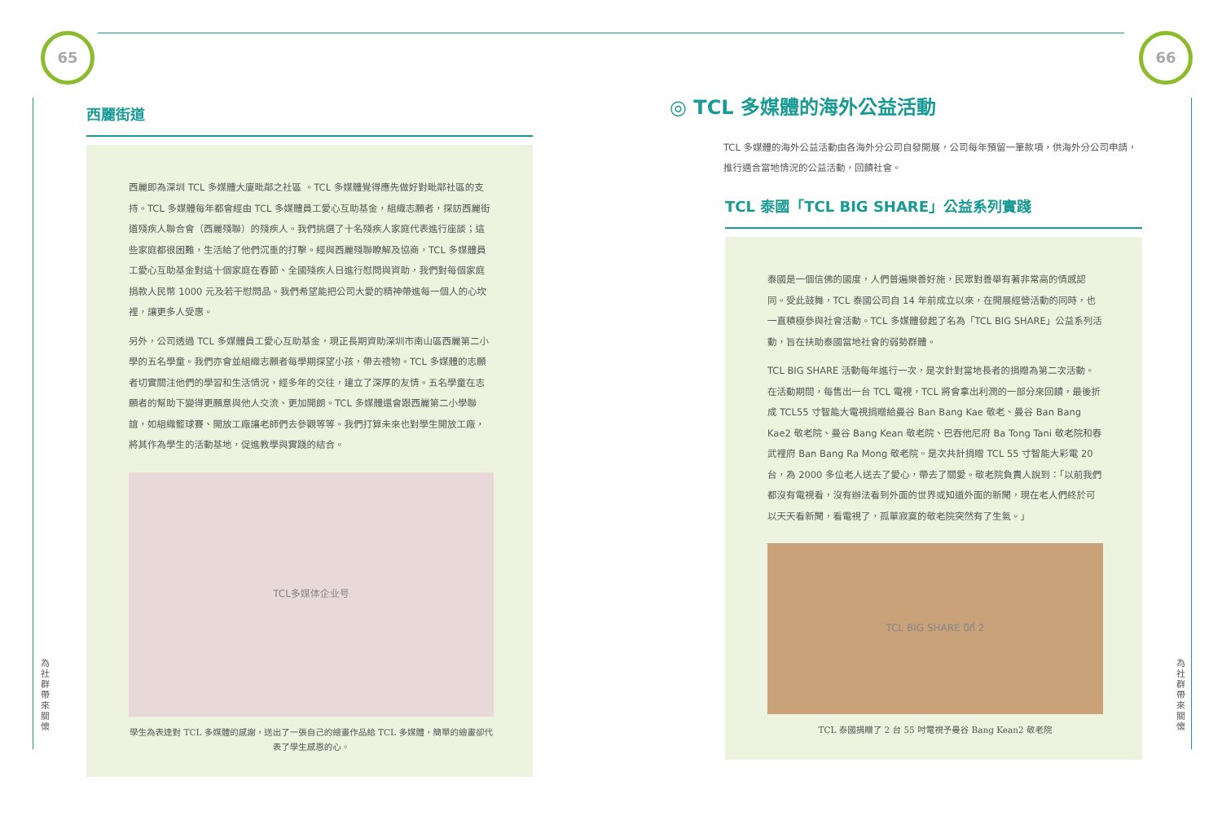65 66
為社群帶來關懷
為社群帶來關懷
西麗街道
西麗即為深圳 TCL 多媒體大廈毗鄰之社區 。TCL 多媒體覺得應先做好對毗鄰社區的支持。TCL 多媒體每年都會經由 TCL 多媒體員工愛心互助基金，組織志願者，探訪西麗街道殘疾人聯合會（西麗殘聯）的殘疾人。我們挑選了十名殘疾人家庭代表進行座談；這些家庭都很困難，生活給了他們沉重的打擊。經與西麗殘聯瞭解及協商，TCL 多媒體員工愛心互助基金對這十個家庭在春節、全國殘疾人日進行慰問與資助，我們對每個家庭捐款人民幣 1000 元及若干慰問品。我們希望能把公司大愛的精神帶進每一個人的心坎裡，讓更多人受惠。
另外，公司透過 TCL 多媒體員工愛心互助基金，現正長期資助深圳市南山區西麗第二小學的五名學童。我們亦會並組織志願者每學期探望小孩，帶去禮物。TCL 多媒體的志願者切實關注他們的學習和生活情況，經多年的交往，建立了深厚的友情。五名學童在志願者的幫助下變得更願意與他人交流、更加開朗。TCL 多媒體還會跟西麗第二小學聯誼，如組織籃球賽、開放工廠讓老師們去參觀等等。我們打算未來也對學生開放工廠，將其作為學生的活動基地，促進教學與實踐的結合。
TCL多媒体企业号
學生為表達對 TCL 多媒體的感謝，送出了一張自己的繪畫作品給 TCL 多媒體，簡單的繪畫卻代表了學生感恩的心。
◎ TCL 多媒體的海外公益活動
TCL 多媒體的海外公益活動由各海外分公司自發開展，公司每年預留一筆款項，供海外分公司申請，推行適合當地情況的公益活動，回饋社會。
TCL 泰國「TCL BIG SHARE」公益系列實踐
泰國是一個信佛的國度，人們普遍樂善好施，民眾對善舉有著非常高的情感認同。受此鼓舞，TCL 泰國公司自 14 年前成立以來，在開展經營活動的同時，也一直積極參與社會活動。TCL 多媒體發起了名為「TCL BIG SHARE」公益系列活動，旨在扶助泰國當地社會的弱勢群體。
TCL BIG SHARE 活動每年進行一次，是次針對當地長者的捐贈為第二次活動。在活動期間，每售出一台 TCL 電視，TCL 將會拿出利潤的一部分來回饋，最後折成 TCL55 寸智能大電視捐贈給曼谷 Ban Bang Kae 敬老、曼谷 Ban Bang Kae2 敬老院、曼谷 Bang Kean 敬老院、巴吞他尼府 Ba Tong Tani 敬老院和春武裡府 Ban Bang Ra Mong 敬老院。是次共計捐贈 TCL 55 寸智能大彩電 20 台，為 2000 多位老人送去了愛心，帶去了關愛。敬老院負責人說到：「以前我們都沒有電視看，沒有辦法看到外面的世界或知道外面的新聞，現在老人們終於可以天天看新聞，看電視了，孤單寂寞的敬老院突然有了生氣。」
TCL BIG SHARE ปีที่ 2
TCL 泰國捐贈了 2 台 55 吋電視予曼谷 Bang Kean2 敬老院